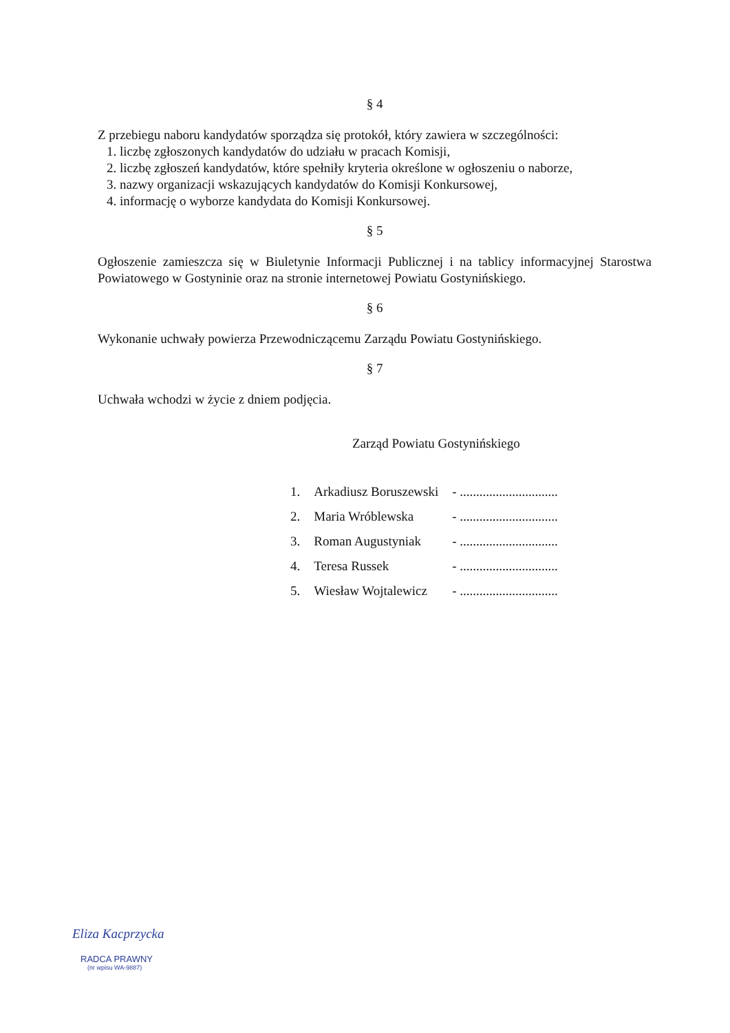§ 4
Z przebiegu naboru kandydatów sporządza się protokół, który zawiera w szczególności:
1. liczbę zgłoszonych kandydatów do udziału w pracach Komisji,
2. liczbę zgłoszeń kandydatów, które spełniły kryteria określone w ogłoszeniu o naborze,
3. nazwy organizacji wskazujących kandydatów do Komisji Konkursowej,
4. informację o wyborze kandydata do Komisji Konkursowej.
§ 5
Ogłoszenie zamieszcza się w Biuletynie Informacji Publicznej i na tablicy informacyjnej Starostwa Powiatowego w Gostyninie oraz na stronie internetowej Powiatu Gostynińskiego.
§ 6
Wykonanie uchwały powierza Przewodniczącemu Zarządu Powiatu Gostynińskiego.
§ 7
Uchwała wchodzi w życie z dniem podjęcia.
Zarząd Powiatu Gostynińskiego
| 1. | Arkadiusz Boruszewski | - .............................. |
| 2. | Maria Wróblewska | - .............................. |
| 3. | Roman Augustyniak | - .............................. |
| 4. | Teresa Russek | - .............................. |
| 5. | Wiesław Wojtalewicz | - .............................. |
Eliza Kacprzycka
RADCA PRAWNY
(nr wpisu WA-9887)